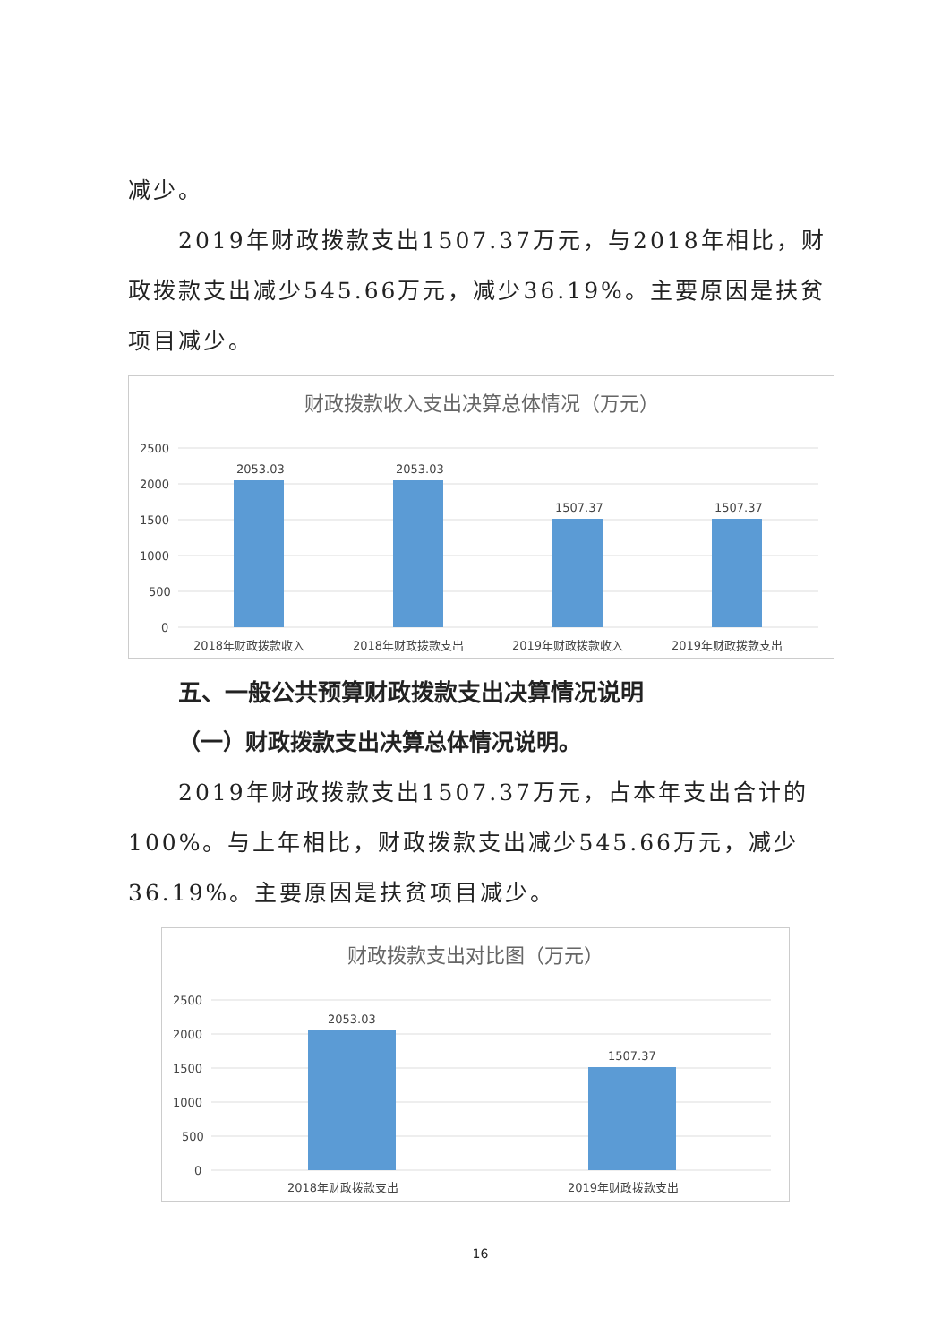减少。
2019年财政拨款支出1507.37万元，与2018年相比，财政拨款支出减少545.66万元，减少36.19%。主要原因是扶贫项目减少。
财政拨款收入支出决算总体情况（万元）
2500
2000
1500
1000
500
0
2053.03
2053.03
1507.37
1507.37
2018年财政拨款收入
2018年财政拨款支出
2019年财政拨款收入
2019年财政拨款支出
五、一般公共预算财政拨款支出决算情况说明
（一）财政拨款支出决算总体情况说明。
2019年财政拨款支出1507.37万元，占本年支出合计的100%。与上年相比，财政拨款支出减少545.66万元，减少36.19%。主要原因是扶贫项目减少。
财政拨款支出对比图（万元）
2500
2000
1500
1000
500
0
2053.03
1507.37
2018年财政拨款支出
2019年财政拨款支出
16